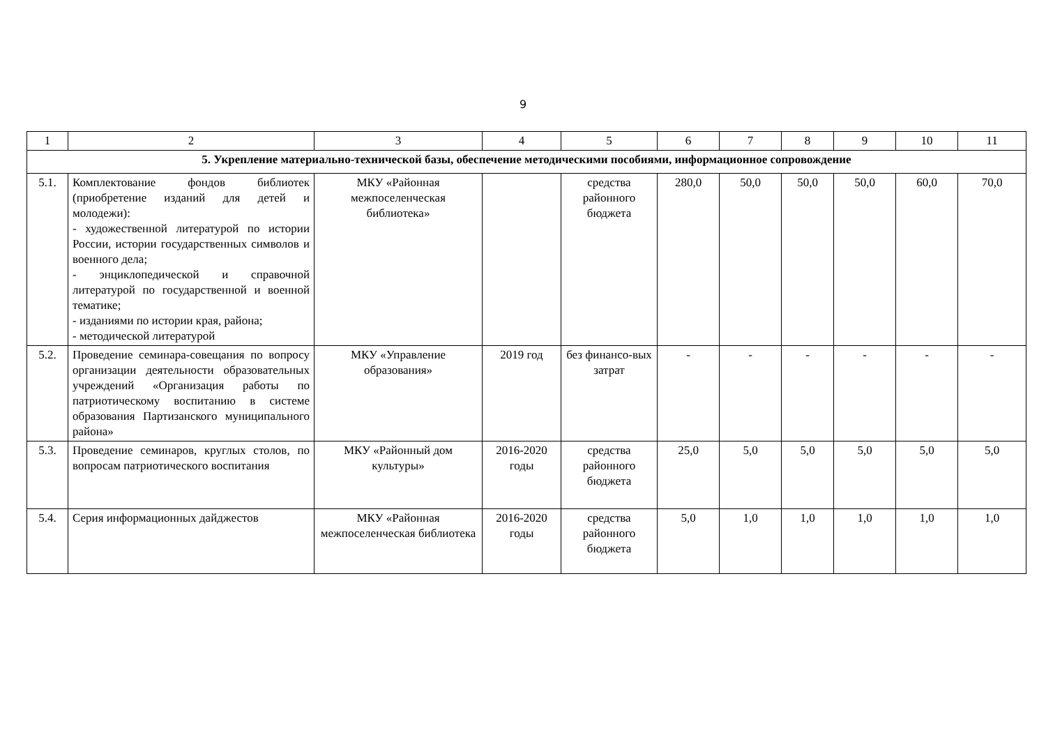9
| 1 | 2 | 3 | 4 | 5 | 6 | 7 | 8 | 9 | 10 | 11 |
| --- | --- | --- | --- | --- | --- | --- | --- | --- | --- | --- |
| 5. Укрепление материально-технической базы, обеспечение методическими пособиями, информационное сопровождение | | | | | | | | | | |
| 5.1. | Комплектование фондов библиотек (приобретение изданий для детей и молодежи): - художественной литературой по истории России, истории государственных символов и военного дела; - энциклопедической и справочной литературой по государственной и военной тематике; - изданиями по истории края, района; - методической литературой | МКУ «Районная межпоселенческая библиотека» | | средства районного бюджета | 280,0 | 50,0 | 50,0 | 50,0 | 60,0 | 70,0 |
| 5.2. | Проведение семинара-совещания по вопросу организации деятельности образовательных учреждений «Организация работы по патриотическому воспитанию в системе образования Партизанского муниципального района» | МКУ «Управление образования» | 2019 год | без финансо-вых затрат | - | - | - | - | - | - |
| 5.3. | Проведение семинаров, круглых столов, по вопросам патриотического воспитания | МКУ «Районный дом культуры» | 2016-2020 годы | средства районного бюджета | 25,0 | 5,0 | 5,0 | 5,0 | 5,0 | 5,0 |
| 5.4. | Серия информационных дайджестов | МКУ «Районная межпоселенческая библиотека | 2016-2020 годы | средства районного бюджета | 5,0 | 1,0 | 1,0 | 1,0 | 1,0 | 1,0 |